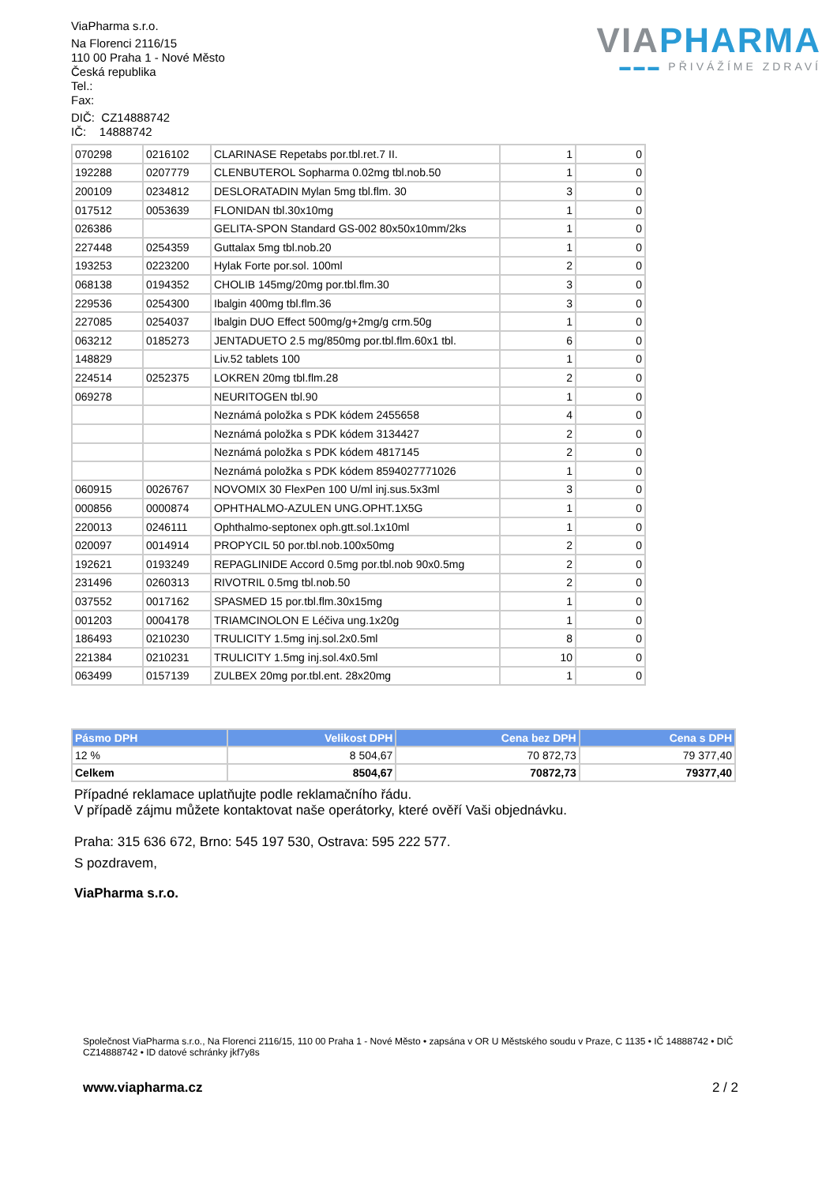ViaPharma s.r.o.
Na Florenci 2116/15
110 00 Praha 1 - Nové Město
Česká republika
Tel.:
Fax:
DIČ: CZ14888742
IČ: 14888742
VIAPHARMA
▬▬▬ PŘIVÁŽÍME ZDRAVÍ
| 070298 | 0216102 | CLARINASE Repetabs por.tbl.ret.7 II. | 1 | 0 |
| 192288 | 0207779 | CLENBUTEROL Sopharma 0.02mg tbl.nob.50 | 1 | 0 |
| 200109 | 0234812 | DESLORATADIN Mylan 5mg tbl.flm. 30 | 3 | 0 |
| 017512 | 0053639 | FLONIDAN tbl.30x10mg | 1 | 0 |
| 026386 | | GELITA-SPON Standard GS-002 80x50x10mm/2ks | 1 | 0 |
| 227448 | 0254359 | Guttalax 5mg tbl.nob.20 | 1 | 0 |
| 193253 | 0223200 | Hylak Forte por.sol. 100ml | 2 | 0 |
| 068138 | 0194352 | CHOLIB 145mg/20mg por.tbl.flm.30 | 3 | 0 |
| 229536 | 0254300 | Ibalgin 400mg tbl.flm.36 | 3 | 0 |
| 227085 | 0254037 | Ibalgin DUO Effect 500mg/g+2mg/g crm.50g | 1 | 0 |
| 063212 | 0185273 | JENTADUETO 2.5 mg/850mg por.tbl.flm.60x1 tbl. | 6 | 0 |
| 148829 | | Liv.52 tablets 100 | 1 | 0 |
| 224514 | 0252375 | LOKREN 20mg tbl.flm.28 | 2 | 0 |
| 069278 | | NEURITOGEN tbl.90 | 1 | 0 |
| | | Neznámá položka s PDK kódem 2455658 | 4 | 0 |
| | | Neznámá položka s PDK kódem 3134427 | 2 | 0 |
| | | Neznámá položka s PDK kódem 4817145 | 2 | 0 |
| | | Neznámá položka s PDK kódem 8594027771026 | 1 | 0 |
| 060915 | 0026767 | NOVOMIX 30 FlexPen 100 U/ml inj.sus.5x3ml | 3 | 0 |
| 000856 | 0000874 | OPHTHALMO-AZULEN UNG.OPHT.1X5G | 1 | 0 |
| 220013 | 0246111 | Ophthalmo-septonex oph.gtt.sol.1x10ml | 1 | 0 |
| 020097 | 0014914 | PROPYCIL 50 por.tbl.nob.100x50mg | 2 | 0 |
| 192621 | 0193249 | REPAGLINIDE Accord 0.5mg por.tbl.nob 90x0.5mg | 2 | 0 |
| 231496 | 0260313 | RIVOTRIL 0.5mg tbl.nob.50 | 2 | 0 |
| 037552 | 0017162 | SPASMED 15 por.tbl.flm.30x15mg | 1 | 0 |
| 001203 | 0004178 | TRIAMCINOLON E Léčiva ung.1x20g | 1 | 0 |
| 186493 | 0210230 | TRULICITY 1.5mg inj.sol.2x0.5ml | 8 | 0 |
| 221384 | 0210231 | TRULICITY 1.5mg inj.sol.4x0.5ml | 10 | 0 |
| 063499 | 0157139 | ZULBEX 20mg por.tbl.ent. 28x20mg | 1 | 0 |
| Pásmo DPH | Velikost DPH | Cena bez DPH | Cena s DPH |
| --- | --- | --- | --- |
| 12 % | 8 504,67 | 70 872,73 | 79 377,40 |
| Celkem | 8504,67 | 70872,73 | 79377,40 |
Případné reklamace uplatňujte podle reklamačního řádu.
V případě zájmu můžete kontaktovat naše operátorky, které ověří Vaši objednávku.
Praha: 315 636 672, Brno: 545 197 530, Ostrava: 595 222 577.
S pozdravem,
ViaPharma s.r.o.
Společnost ViaPharma s.r.o., Na Florenci 2116/15, 110 00 Praha 1 - Nové Město • zapsána v OR U Městského soudu v Praze, C 1135 • IČ 14888742 • DIČ CZ14888742 • ID datové schránky jkf7y8s
www.viapharma.cz 2 / 2